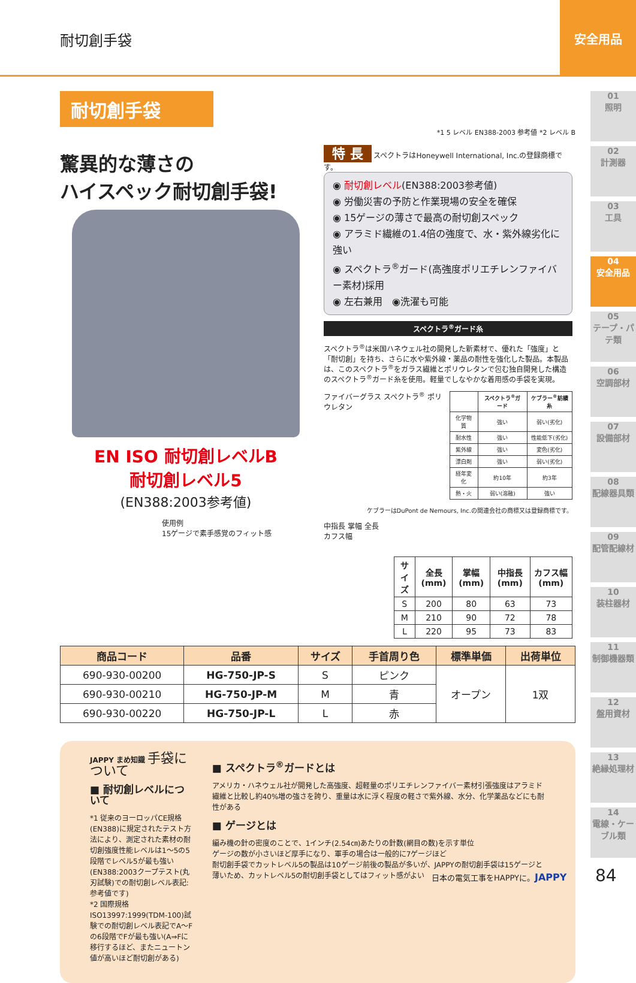耐切創手袋
安全用品
01
照明
02
計測器
03
工具
04
安全用品
05
テープ・パテ類
06
空調部材
07
設備部材
08
配線器具類
09
配管配線材
10
装柱器材
11
制御機器類
12
盤用資材
13
絶縁処理材
14
電線・ケーブル類
耐切創手袋
*1 5 レベル EN388-2003 参考値 *2 レベル B
驚異的な薄さの
ハイスペック耐切創手袋!
EN ISO 耐切創レベルB
耐切創レベル5
(EN388:2003参考値)
使用例
15ゲージで素手感覚のフィット感
特 長 スペクトラはHoneywell International, Inc.の登録商標です。
◉ 耐切創レベル(EN388:2003参考値)
◉ 労働災害の予防と作業現場の安全を確保
◉ 15ゲージの薄さで最高の耐切創スペック
◉ アラミド繊維の1.4倍の強度で、水・紫外線劣化に強い
◉ スペクトラ<sup>®</sup>ガード(高強度ポリエチレンファイバー素材)採用
◉ 左右兼用　◉洗濯も可能
スペクトラ<sup>®</sup>ガード糸
スペクトラ<sup>®</sup>は米国ハネウェル社の開発した新素材で、優れた「強度」と「耐切創」を持ち、さらに水や紫外線・薬品の耐性を強化した製品。本製品は、このスペクトラ<sup>®</sup>をガラス繊維とポリウレタンで包む独自開発した構造のスペクトラ<sup>®</sup>ガード糸を使用。軽量でしなやかな着用感の手袋を実現。
ファイバーグラス スペクトラ<sup>®</sup> ポリウレタン
| | スペクトラ<sup>®</sup>ガード | ケブラー<sup>®</sup>紡績糸 |
| --- | --- | --- |
| 化学物質 | 強い | 弱い(劣化) |
| 耐水性 | 強い | 性能低下(劣化) |
| 紫外線 | 強い | 変色(劣化) |
| 漂白剤 | 強い | 弱い(劣化) |
| 経年変化 | 約10年 | 約3年 |
| 熱・火 | 弱い(溶融) | 強い |
ケブラーはDuPont de Nemours, Inc.の関連会社の商標又は登録商標です。
中指長 掌幅 全長 カフス幅
| サイズ | 全長(mm) | 掌幅(mm) | 中指長(mm) | カフス幅(mm) |
| --- | --- | --- | --- | --- |
| S | 200 | 80 | 63 | 73 |
| M | 210 | 90 | 72 | 78 |
| L | 220 | 95 | 73 | 83 |
| 商品コード | 品番 | サイズ | 手首周り色 | 標準単価 | 出荷単位 |
| --- | --- | --- | --- | --- | --- |
| 690-930-00200 | HG-750-JP-S | S | ピンク | オープン | 1双 |
| 690-930-00210 | HG-750-JP-M | M | 青 | | |
| 690-930-00220 | HG-750-JP-L | L | 赤 | | |
JAPPY まめ知識 手袋について
■ 耐切創レベルについて
*1 従来のヨーロッパCE規格(EN388)に規定されたテスト方法により、測定された素材の耐切創強度性能レベルは1〜5の5段階でレベル5が最も強い(EN388:2003クープテスト(丸刃試験)での耐切創レベル表記:参考値です)
*2 国際規格ISO13997:1999(TDM-100)試験での耐切創レベル表記でA〜Fの6段階でFが最も強い(A⇒Fに移行するほど、またニュートン値が高いほど耐切創がある)
■ スペクトラ<sup>®</sup>ガードとは
アメリカ・ハネウェル社が開発した高強度、超軽量のポリエチレンファイバー素材引張強度はアラミド繊維と比較し約40%増の強さを誇り、重量は水に浮く程度の軽さで紫外線、水分、化学薬品などにも耐性がある
■ ゲージとは
編み機の針の密度のことで、1インチ(2.54㎝)あたりの針数(網目の数)を示す単位
ゲージの数が小さいほど厚手になり、軍手の場合は一般的に7ゲージほど
耐切創手袋でカットレベル5の製品は10ゲージ前後の製品が多いが、JAPPYの耐切創手袋は15ゲージと薄いため、カットレベル5の耐切創手袋としてはフィット感がよい
日本の電気工事をHAPPYに。JAPPY 84